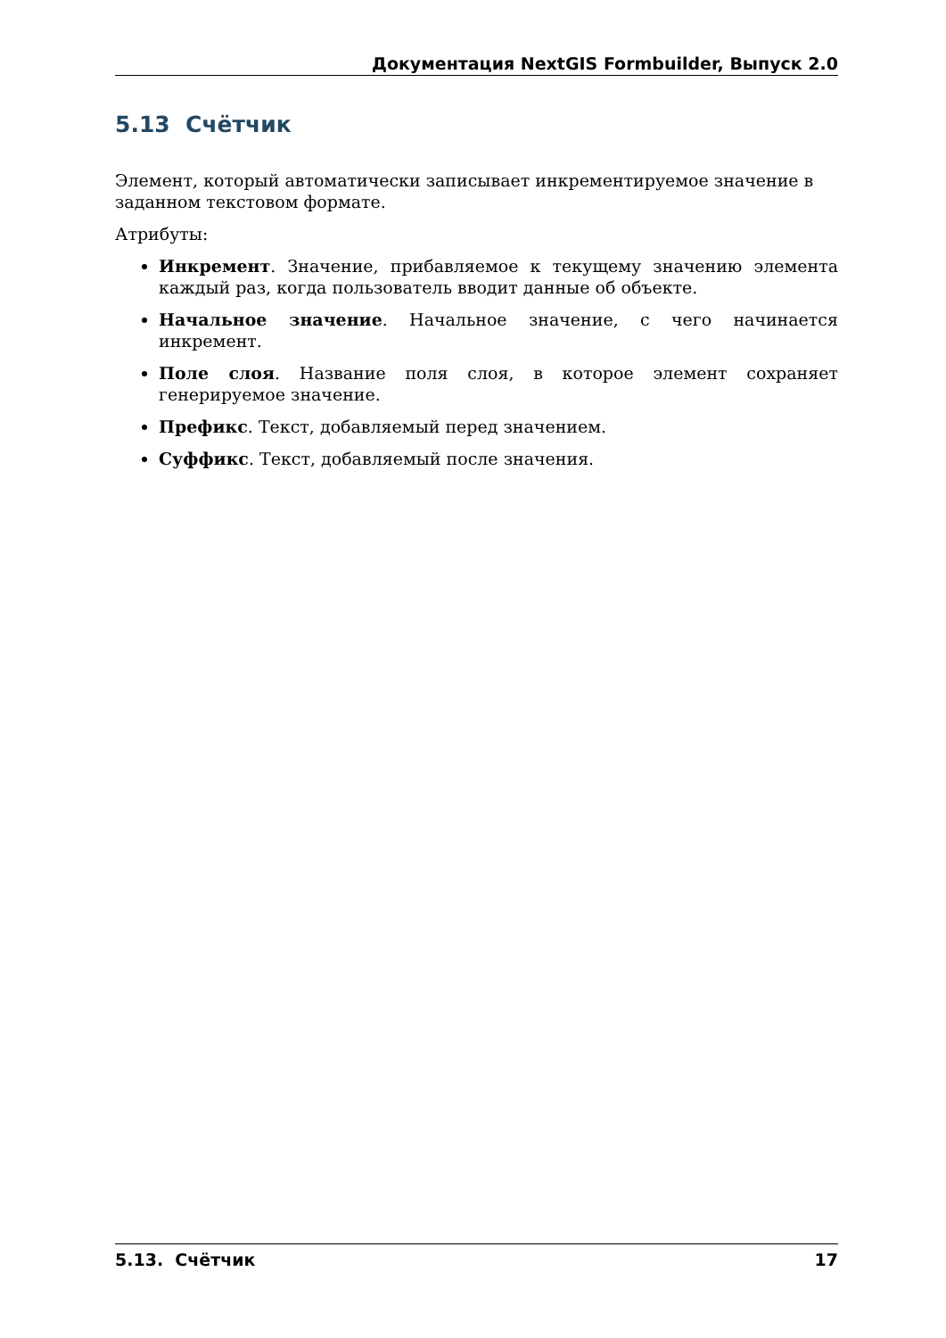Документация NextGIS Formbuilder, Выпуск 2.0
5.13 Счётчик
Элемент, который автоматически записывает инкрементируемое значение в заданном текстовом формате.
Атрибуты:
Инкремент. Значение, прибавляемое к текущему значению элемента каждый раз, когда пользователь вводит данные об объекте.
Начальное значение. Начальное значение, с чего начинается инкремент.
Поле слоя. Название поля слоя, в которое элемент сохраняет генерируемое значение.
Префикс. Текст, добавляемый перед значением.
Суффикс. Текст, добавляемый после значения.
5.13. Счётчик 17